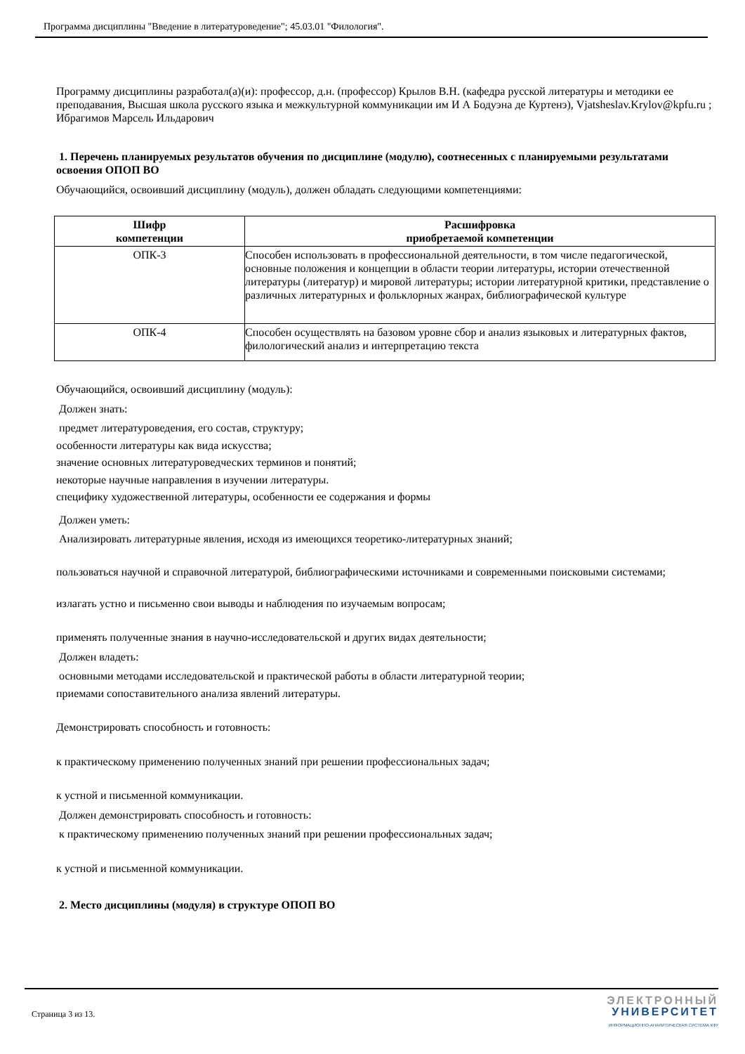Программа дисциплины "Введение в литературоведение"; 45.03.01 "Филология".
Программу дисциплины разработал(а)(и): профессор, д.н. (профессор) Крылов В.Н. (кафедра русской литературы и методики ее преподавания, Высшая школа русского языка и межкультурной коммуникации им И А Бодуэна де Куртенэ), Vjatsheslav.Krylov@kpfu.ru ; Ибрагимов Марсель Ильдарович
1. Перечень планируемых результатов обучения по дисциплине (модулю), соотнесенных с планируемыми результатами освоения ОПОП ВО
Обучающийся, освоивший дисциплину (модуль), должен обладать следующими компетенциями:
| Шифр компетенции | Расшифровка приобретаемой компетенции |
| --- | --- |
| ОПК-3 | Способен использовать в профессиональной деятельности, в том числе педагогической, основные положения и концепции в области теории литературы, истории отечественной литературы (литератур) и мировой литературы; истории литературной критики, представление о различных литературных и фольклорных жанрах, библиографической культуре |
| ОПК-4 | Способен осуществлять на базовом уровне сбор и анализ языковых и литературных фактов, филологический анализ и интерпретацию текста |
Обучающийся, освоивший дисциплину (модуль):
Должен знать:
предмет литературоведения, его состав, структуру;
особенности литературы как вида искусства;
значение основных литературоведческих терминов и понятий;
некоторые научные направления в изучении литературы.
специфику художественной литературы, особенности ее содержания и формы
Должен уметь:
Анализировать литературные явления, исходя из имеющихся теоретико-литературных знаний;
пользоваться научной и справочной литературой, библиографическими источниками и современными поисковыми системами;
излагать устно и письменно свои выводы и наблюдения по изучаемым вопросам;
применять полученные знания в научно-исследовательской и других видах деятельности;
Должен владеть:
основными методами исследовательской и практической работы в области литературной теории;
приемами сопоставительного анализа явлений литературы.
Демонстрировать способность и готовность:
к практическому применению полученных знаний при решении профессиональных задач;
к устной и письменной коммуникации.
Должен демонстрировать способность и готовность:
к практическому применению полученных знаний при решении профессиональных задач;
к устной и письменной коммуникации.
2. Место дисциплины (модуля) в структуре ОПОП ВО
Страница 3 из 13.
ЭЛЕКТРОННЫЙ
УНИВЕРСИТЕТ
ИНФОРМАЦИОННО-АНАЛИТИЧЕСКАЯ СИСТЕМА КФУ